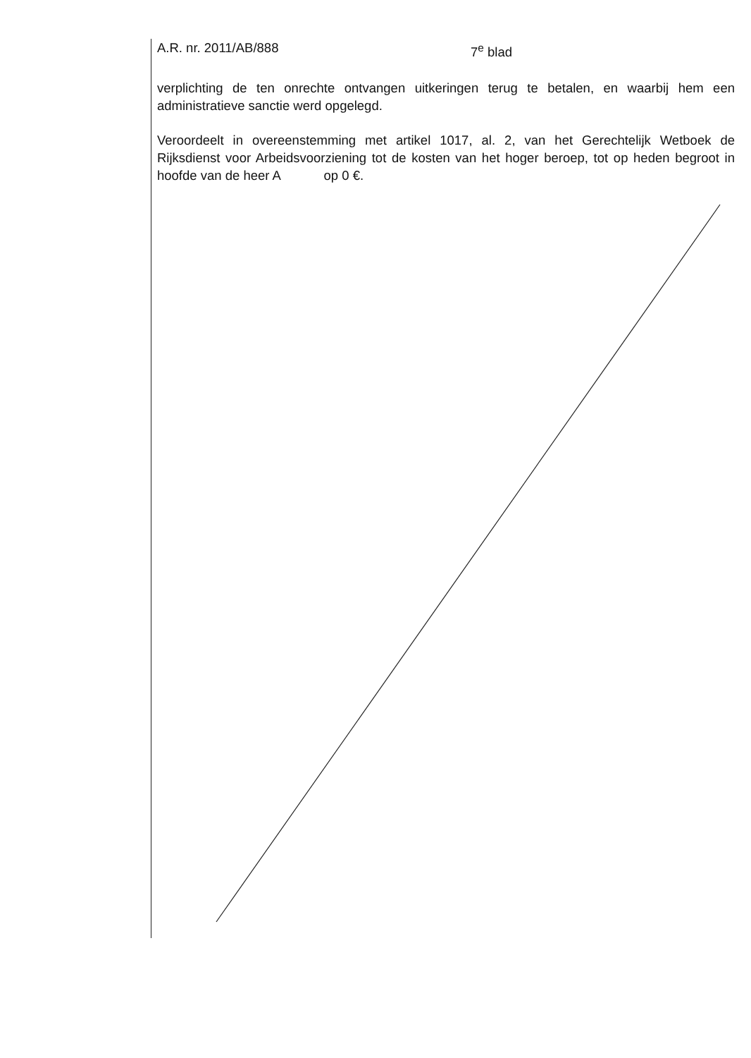A.R. nr. 2011/AB/888 7<sup>e</sup> blad
verplichting de ten onrechte ontvangen uitkeringen terug te betalen, en waarbij hem een administratieve sanctie werd opgelegd.
Veroordeelt in overeenstemming met artikel 1017, al. 2, van het Gerechtelijk Wetboek de Rijksdienst voor Arbeidsvoorziening tot de kosten van het hoger beroep, tot op heden begroot in hoofde van de heer A op 0 €.